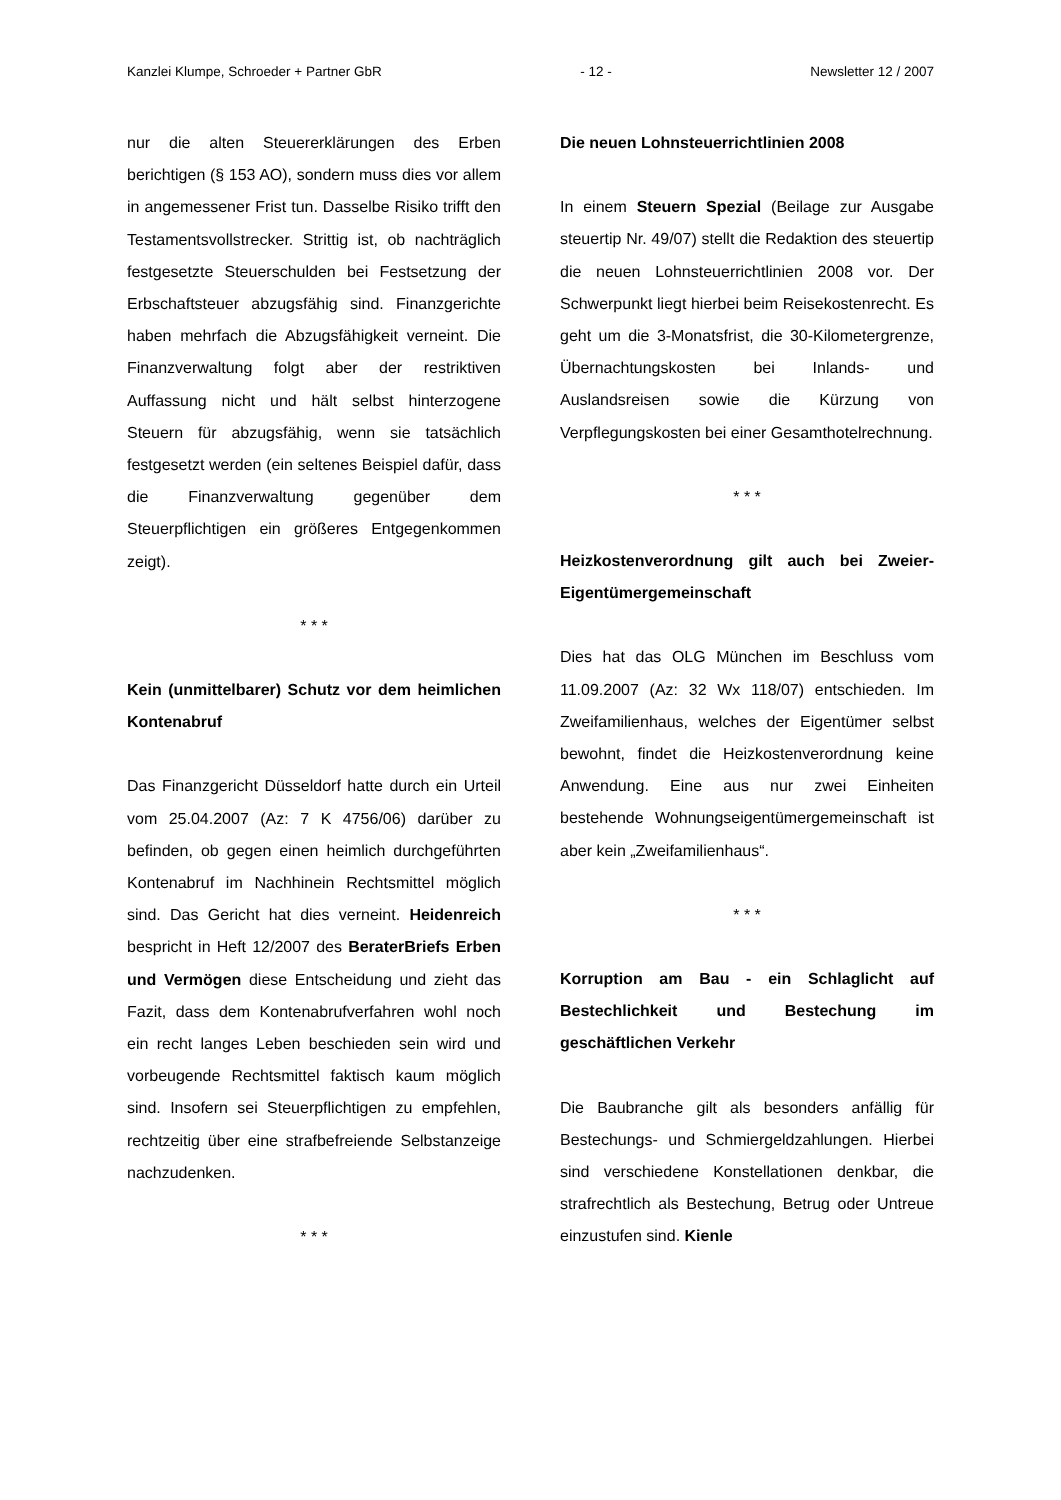Kanzlei Klumpe, Schroeder + Partner GbR - 12 - Newsletter 12 / 2007
nur die alten Steuererklärungen des Erben berichtigen (§ 153 AO), sondern muss dies vor allem in angemessener Frist tun. Dasselbe Risiko trifft den Testamentsvollstrecker. Strittig ist, ob nachträglich festgesetzte Steuerschulden bei Festsetzung der Erbschaftsteuer abzugsfähig sind. Finanzgerichte haben mehrfach die Abzugsfähigkeit verneint. Die Finanzverwaltung folgt aber der restriktiven Auffassung nicht und hält selbst hinterzogene Steuern für abzugsfähig, wenn sie tatsächlich festgesetzt werden (ein seltenes Beispiel dafür, dass die Finanzverwaltung gegenüber dem Steuerpflichtigen ein größeres Entgegenkommen zeigt).
* * *
Kein (unmittelbarer) Schutz vor dem heimlichen Kontenabruf
Das Finanzgericht Düsseldorf hatte durch ein Urteil vom 25.04.2007 (Az: 7 K 4756/06) darüber zu befinden, ob gegen einen heimlich durchgeführten Kontenabruf im Nachhinein Rechtsmittel möglich sind. Das Gericht hat dies verneint. Heidenreich bespricht in Heft 12/2007 des BeraterBriefs Erben und Vermögen diese Entscheidung und zieht das Fazit, dass dem Kontenabrufverfahren wohl noch ein recht langes Leben beschieden sein wird und vorbeugende Rechtsmittel faktisch kaum möglich sind. Insofern sei Steuerpflichtigen zu empfehlen, rechtzeitig über eine strafbefreiende Selbstanzeige nachzudenken.
* * *
Die neuen Lohnsteuerrichtlinien 2008
In einem Steuern Spezial (Beilage zur Ausgabe steuertip Nr. 49/07) stellt die Redaktion des steuertip die neuen Lohnsteuerrichtlinien 2008 vor. Der Schwerpunkt liegt hierbei beim Reisekostenrecht. Es geht um die 3-Monatsfrist, die 30-Kilometergrenze, Übernachtungskosten bei Inlands- und Auslandsreisen sowie die Kürzung von Verpflegungskosten bei einer Gesamthotelrechnung.
* * *
Heizkostenverordnung gilt auch bei Zweier-Eigentümergemeinschaft
Dies hat das OLG München im Beschluss vom 11.09.2007 (Az: 32 Wx 118/07) entschieden. Im Zweifamilienhaus, welches der Eigentümer selbst bewohnt, findet die Heizkostenverordnung keine Anwendung. Eine aus nur zwei Einheiten bestehende Wohnungseigentümergemeinschaft ist aber kein „Zweifamilienhaus“.
* * *
Korruption am Bau - ein Schlaglicht auf Bestechlichkeit und Bestechung im geschäftlichen Verkehr
Die Baubranche gilt als besonders anfällig für Bestechungs- und Schmiergeldzahlungen. Hierbei sind verschiedene Konstellationen denkbar, die strafrechtlich als Bestechung, Betrug oder Untreue einzustufen sind. Kienle